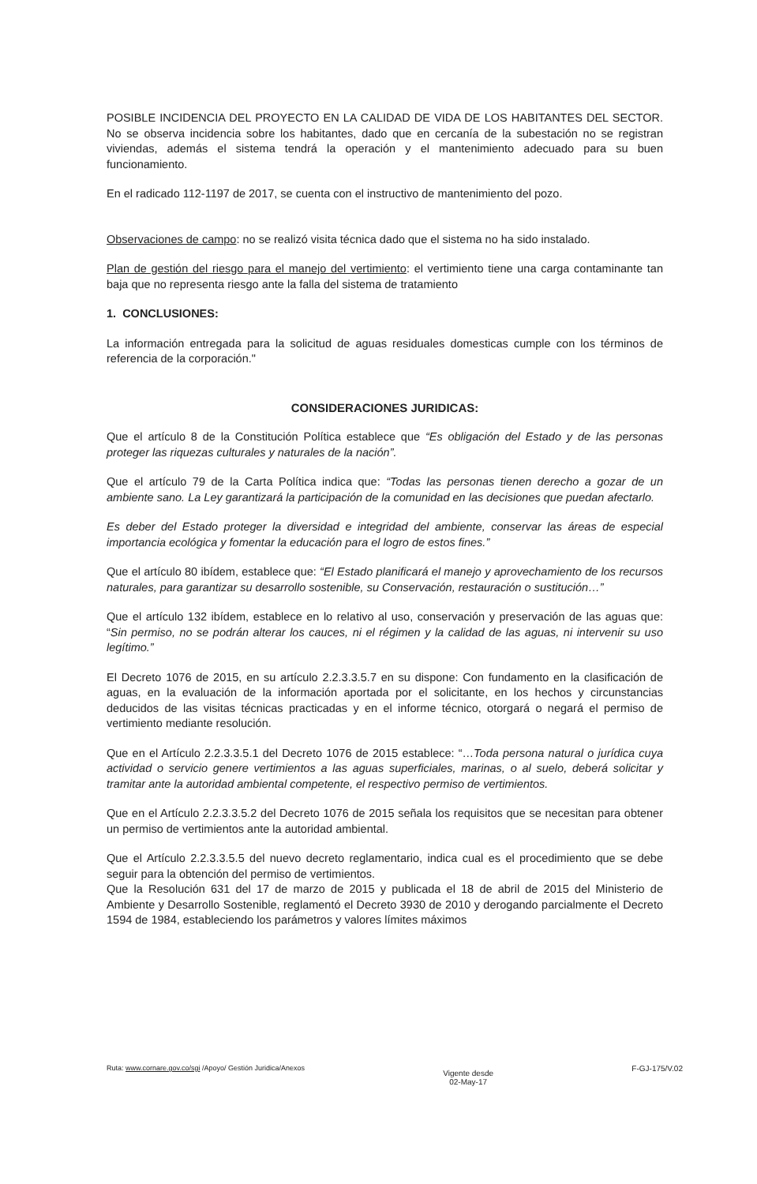POSIBLE INCIDENCIA DEL PROYECTO EN LA CALIDAD DE VIDA DE LOS HABITANTES DEL SECTOR. No se observa incidencia sobre los habitantes, dado que en cercanía de la subestación no se registran viviendas, además el sistema tendrá la operación y el mantenimiento adecuado para su buen funcionamiento.
En el radicado 112-1197 de 2017, se cuenta con el instructivo de mantenimiento del pozo.
Observaciones de campo: no se realizó visita técnica dado que el sistema no ha sido instalado.
Plan de gestión del riesgo para el manejo del vertimiento: el vertimiento tiene una carga contaminante tan baja que no representa riesgo ante la falla del sistema de tratamiento
1. CONCLUSIONES:
La información entregada para la solicitud de aguas residuales domesticas cumple con los términos de referencia de la corporación."
CONSIDERACIONES JURIDICAS:
Que el artículo 8 de la Constitución Política establece que “Es obligación del Estado y de las personas proteger las riquezas culturales y naturales de la nación”.
Que el artículo 79 de la Carta Política indica que: “Todas las personas tienen derecho a gozar de un ambiente sano. La Ley garantizará la participación de la comunidad en las decisiones que puedan afectarlo.
Es deber del Estado proteger la diversidad e integridad del ambiente, conservar las áreas de especial importancia ecológica y fomentar la educación para el logro de estos fines.”
Que el artículo 80 ibídem, establece que: “El Estado planificará el manejo y aprovechamiento de los recursos naturales, para garantizar su desarrollo sostenible, su Conservación, restauración o sustitución…”
Que el artículo 132 ibídem, establece en lo relativo al uso, conservación y preservación de las aguas que: “Sin permiso, no se podrán alterar los cauces, ni el régimen y la calidad de las aguas, ni intervenir su uso legítimo.”
El Decreto 1076 de 2015, en su artículo 2.2.3.3.5.7 en su dispone: Con fundamento en la clasificación de aguas, en la evaluación de la información aportada por el solicitante, en los hechos y circunstancias deducidos de las visitas técnicas practicadas y en el informe técnico, otorgará o negará el permiso de vertimiento mediante resolución.
Que en el Artículo 2.2.3.3.5.1 del Decreto 1076 de 2015 establece: “…Toda persona natural o jurídica cuya actividad o servicio genere vertimientos a las aguas superficiales, marinas, o al suelo, deberá solicitar y tramitar ante la autoridad ambiental competente, el respectivo permiso de vertimientos.
Que en el Artículo 2.2.3.3.5.2 del Decreto 1076 de 2015 señala los requisitos que se necesitan para obtener un permiso de vertimientos ante la autoridad ambiental.
Que el Artículo 2.2.3.3.5.5 del nuevo decreto reglamentario, indica cual es el procedimiento que se debe seguir para la obtención del permiso de vertimientos.
Que la Resolución 631 del 17 de marzo de 2015 y publicada el 18 de abril de 2015 del Ministerio de Ambiente y Desarrollo Sostenible, reglamentó el Decreto 3930 de 2010 y derogando parcialmente el Decreto 1594 de 1984, estableciendo los parámetros y valores límites máximos
Ruta: www.cornare.gov.co/sgi /Apoyo/ Gestión Juridica/Anexos
Vigente desde
02-May-17
F-GJ-175/V.02